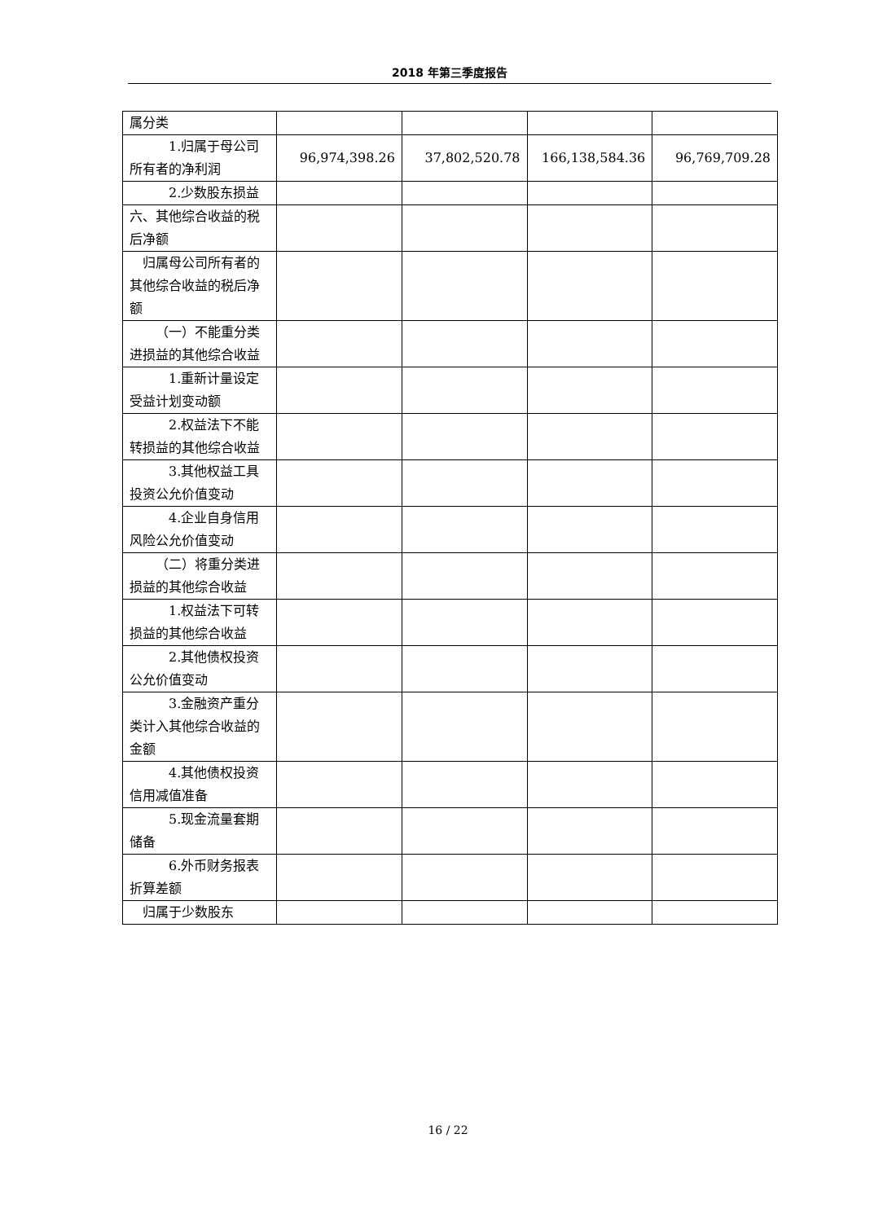2018 年第三季度报告
| 属分类 | | | | |
| 1.归属于母公司所有者的净利润 | 96,974,398.26 | 37,802,520.78 | 166,138,584.36 | 96,769,709.28 |
| 2.少数股东损益 | | | | |
| 六、其他综合收益的税后净额 | | | | |
| 归属母公司所有者的其他综合收益的税后净额 | | | | |
| （一）不能重分类进损益的其他综合收益 | | | | |
| 1.重新计量设定受益计划变动额 | | | | |
| 2.权益法下不能转损益的其他综合收益 | | | | |
| 3.其他权益工具投资公允价值变动 | | | | |
| 4.企业自身信用风险公允价值变动 | | | | |
| （二）将重分类进损益的其他综合收益 | | | | |
| 1.权益法下可转损益的其他综合收益 | | | | |
| 2.其他债权投资公允价值变动 | | | | |
| 3.金融资产重分类计入其他综合收益的金额 | | | | |
| 4.其他债权投资信用减值准备 | | | | |
| 5.现金流量套期储备 | | | | |
| 6.外币财务报表折算差额 | | | | |
| 归属于少数股东 | | | | |
16 / 22